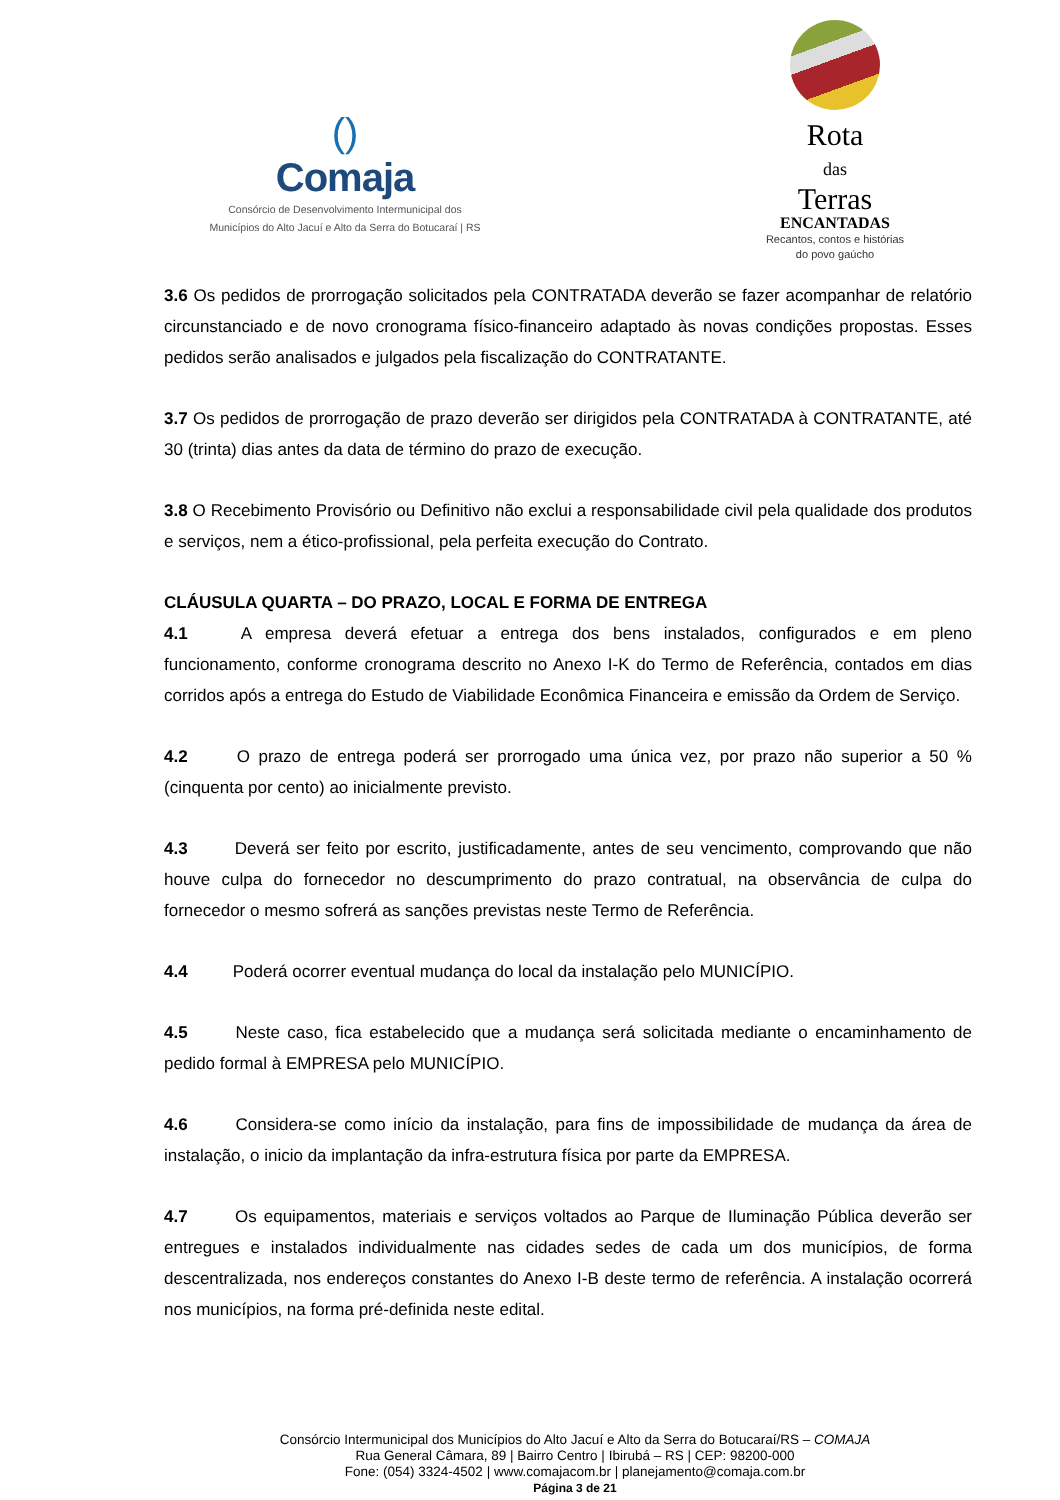()
Comaja
Consórcio de Desenvolvimento Intermunicipal dos
Municípios do Alto Jacuí e Alto da Serra do Botucaraí | RS
Rota
das
Terras
ENCANTADAS
Recantos, contos e histórias
do povo gaúcho
3.6 Os pedidos de prorrogação solicitados pela CONTRATADA deverão se fazer acompanhar de relatório circunstanciado e de novo cronograma físico-financeiro adaptado às novas condições propostas. Esses pedidos serão analisados e julgados pela fiscalização do CONTRATANTE.
3.7 Os pedidos de prorrogação de prazo deverão ser dirigidos pela CONTRATADA à CONTRATANTE, até 30 (trinta) dias antes da data de término do prazo de execução.
3.8 O Recebimento Provisório ou Definitivo não exclui a responsabilidade civil pela qualidade dos produtos e serviços, nem a ético-profissional, pela perfeita execução do Contrato.
CLÁUSULA QUARTA – DO PRAZO, LOCAL E FORMA DE ENTREGA
4.1 A empresa deverá efetuar a entrega dos bens instalados, configurados e em pleno funcionamento, conforme cronograma descrito no Anexo I-K do Termo de Referência, contados em dias corridos após a entrega do Estudo de Viabilidade Econômica Financeira e emissão da Ordem de Serviço.
4.2 O prazo de entrega poderá ser prorrogado uma única vez, por prazo não superior a 50 % (cinquenta por cento) ao inicialmente previsto.
4.3 Deverá ser feito por escrito, justificadamente, antes de seu vencimento, comprovando que não houve culpa do fornecedor no descumprimento do prazo contratual, na observância de culpa do fornecedor o mesmo sofrerá as sanções previstas neste Termo de Referência.
4.4 Poderá ocorrer eventual mudança do local da instalação pelo MUNICÍPIO.
4.5 Neste caso, fica estabelecido que a mudança será solicitada mediante o encaminhamento de pedido formal à EMPRESA pelo MUNICÍPIO.
4.6 Considera-se como início da instalação, para fins de impossibilidade de mudança da área de instalação, o inicio da implantação da infra-estrutura física por parte da EMPRESA.
4.7 Os equipamentos, materiais e serviços voltados ao Parque de Iluminação Pública deverão ser entregues e instalados individualmente nas cidades sedes de cada um dos municípios, de forma descentralizada, nos endereços constantes do Anexo I-B deste termo de referência. A instalação ocorrerá nos municípios, na forma pré-definida neste edital.
Consórcio Intermunicipal dos Municípios do Alto Jacuí e Alto da Serra do Botucaraí/RS – COMAJA
Rua General Câmara, 89 | Bairro Centro | Ibirubá – RS | CEP: 98200-000
Fone: (054) 3324-4502 | www.comajacom.br | planejamento@comaja.com.br
Página 3 de 21